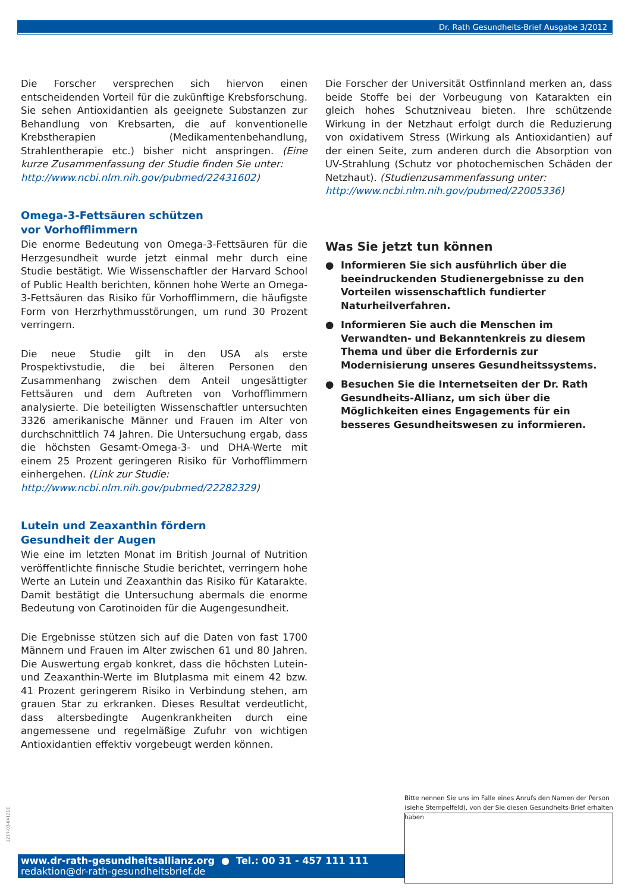Dr. Rath Gesundheits-Brief Ausgabe 3/2012
Die Forscher versprechen sich hiervon einen entscheidenden Vorteil für die zukünftige Krebsforschung. Sie sehen Antioxidantien als geeignete Substanzen zur Behandlung von Krebsarten, die auf konventionelle Krebstherapien (Medikamentenbehandlung, Strahlentherapie etc.) bisher nicht anspringen. (Eine kurze Zusammenfassung der Studie finden Sie unter:
http://www.ncbi.nlm.nih.gov/pubmed/22431602)
Omega-3-Fettsäuren schützen
vor Vorhofflimmern
Die enorme Bedeutung von Omega-3-Fettsäuren für die Herzgesundheit wurde jetzt einmal mehr durch eine Studie bestätigt. Wie Wissenschaftler der Harvard School of Public Health berichten, können hohe Werte an Omega-3-Fettsäuren das Risiko für Vorhofflimmern, die häufigste Form von Herzrhythmusstörungen, um rund 30 Prozent verringern.
Die neue Studie gilt in den USA als erste Prospektivstudie, die bei älteren Personen den Zusammenhang zwischen dem Anteil ungesättigter Fettsäuren und dem Auftreten von Vorhofflimmern analysierte. Die beteiligten Wissenschaftler untersuchten 3326 amerikanische Männer und Frauen im Alter von durchschnittlich 74 Jahren. Die Untersuchung ergab, dass die höchsten Gesamt-Omega-3- und DHA-Werte mit einem 25 Prozent geringeren Risiko für Vorhofflimmern einhergehen. (Link zur Studie:
http://www.ncbi.nlm.nih.gov/pubmed/22282329)
Lutein und Zeaxanthin fördern
Gesundheit der Augen
Wie eine im letzten Monat im British Journal of Nutrition veröffentlichte finnische Studie berichtet, verringern hohe Werte an Lutein und Zeaxanthin das Risiko für Katarakte. Damit bestätigt die Untersuchung abermals die enorme Bedeutung von Carotinoiden für die Augengesundheit.
Die Ergebnisse stützen sich auf die Daten von fast 1700 Männern und Frauen im Alter zwischen 61 und 80 Jahren. Die Auswertung ergab konkret, dass die höchsten Lutein- und Zeaxanthin-Werte im Blutplasma mit einem 42 bzw. 41 Prozent geringerem Risiko in Verbindung stehen, am grauen Star zu erkranken. Dieses Resultat verdeutlicht, dass altersbedingte Augenkrankheiten durch eine angemessene und regelmäßige Zufuhr von wichtigen Antioxidantien effektiv vorgebeugt werden können.
Die Forscher der Universität Ostfinnland merken an, dass beide Stoffe bei der Vorbeugung von Katarakten ein gleich hohes Schutzniveau bieten. Ihre schützende Wirkung in der Netzhaut erfolgt durch die Reduzierung von oxidativem Stress (Wirkung als Antioxidantien) auf der einen Seite, zum anderen durch die Absorption von UV-Strahlung (Schutz vor photochemischen Schäden der Netzhaut). (Studienzusammenfassung unter:
http://www.ncbi.nlm.nih.gov/pubmed/22005336)
Was Sie jetzt tun können
● Informieren Sie sich ausführlich über die beeindruckenden Studienergebnisse zu den Vorteilen wissenschaftlich fundierter Naturheilverfahren.
● Informieren Sie auch die Menschen im Verwandten- und Bekanntenkreis zu diesem Thema und über die Erfordernis zur Modernisierung unseres Gesundheitssystems.
● Besuchen Sie die Internetseiten der Dr. Rath Gesundheits-Allianz, um sich über die Möglichkeiten eines Engagements für ein besseres Gesundheitswesen zu informieren.
1217-03-0412DE
Bitte nennen Sie uns im Falle eines Anrufs den Namen der Person
(siehe Stempelfeld), von der Sie diesen Gesundheits-Brief erhalten haben
www.dr-rath-gesundheitsallianz.org ● Tel.: 00 31 - 457 111 111
redaktion@dr-rath-gesundheitsbrief.de